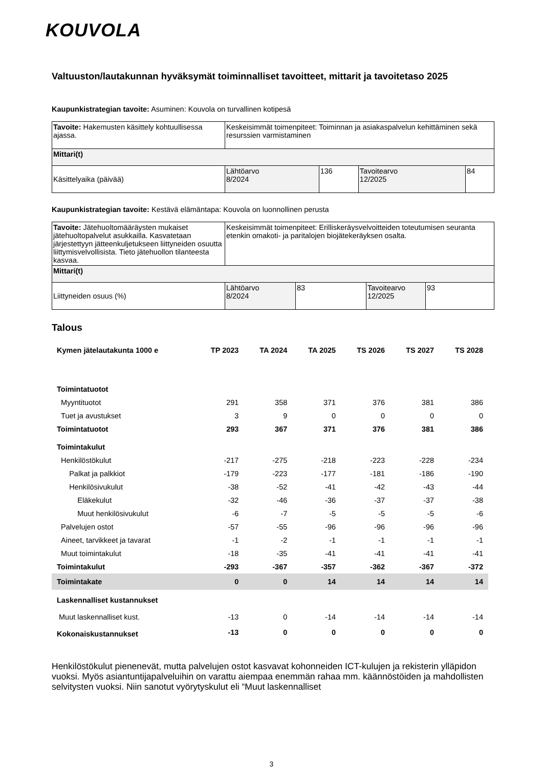KOUVOLA
Valtuuston/lautakunnan hyväksymät toiminnalliset tavoitteet, mittarit ja tavoitetaso 2025
Kaupunkistrategian tavoite: Asuminen: Kouvola on turvallinen kotipesä
| Tavoite: Hakemusten käsittely kohtuullisessa ajassa. | Keskeisimmät toimenpiteet: Toiminnan ja asiakaspalvelun kehittäminen sekä resurssien varmistaminen | | | |
| Mittari(t) | | | | |
| Käsittelyaika (päivää) | Lähtöarvo 8/2024 | 136 | Tavoitearvo 12/2025 | 84 |
Kaupunkistrategian tavoite: Kestävä elämäntapa: Kouvola on luonnollinen perusta
| Tavoite: Jätehuoltomääräysten mukaiset jätehuoltopalvelut asukkailla. Kasvatetaan järjestettyyn jätteenkuljetukseen liittyneiden osuutta liittymisvelvollisista. Tieto jätehuollon tilanteesta kasvaa. | Keskeisimmät toimenpiteet: Erilliskeräysvelvoitteiden toteutumisen seuranta etenkin omakoti- ja paritalojen biojätekeräyksen osalta. | | | |
| Mittari(t) | | | | |
| Liittyneiden osuus (%) | Lähtöarvo 8/2024 | 83 | Tavoitearvo 12/2025 | 93 |
Talous
| Kymen jätelautakunta 1000 e | TP 2023 | TA 2024 | TA 2025 | TS 2026 | TS 2027 | TS 2028 |
| --- | --- | --- | --- | --- | --- | --- |
| Toimintatuotot | | | | | | |
| Myyntituotot | 291 | 358 | 371 | 376 | 381 | 386 |
| Tuet ja avustukset | 3 | 9 | 0 | 0 | 0 | 0 |
| Toimintatuotot | 293 | 367 | 371 | 376 | 381 | 386 |
| Toimintakulut | | | | | | |
| Henkilöstökulut | -217 | -275 | -218 | -223 | -228 | -234 |
| Palkat ja palkkiot | -179 | -223 | -177 | -181 | -186 | -190 |
| Henkilösivukulut | -38 | -52 | -41 | -42 | -43 | -44 |
| Eläkekulut | -32 | -46 | -36 | -37 | -37 | -38 |
| Muut henkilösivukulut | -6 | -7 | -5 | -5 | -5 | -6 |
| Palvelujen ostot | -57 | -55 | -96 | -96 | -96 | -96 |
| Aineet, tarvikkeet ja tavarat | -1 | -2 | -1 | -1 | -1 | -1 |
| Muut toimintakulut | -18 | -35 | -41 | -41 | -41 | -41 |
| Toimintakulut | -293 | -367 | -357 | -362 | -367 | -372 |
| Toimintakate | 0 | 0 | 14 | 14 | 14 | 14 |
| Laskennalliset kustannukset | | | | | | |
| Muut laskennalliset kust. | -13 | 0 | -14 | -14 | -14 | -14 |
| Kokonaiskustannukset | -13 | 0 | 0 | 0 | 0 | 0 |
Henkilöstökulut pienenevät, mutta palvelujen ostot kasvavat kohonneiden ICT-kulujen ja rekisterin ylläpidon vuoksi. Myös asiantuntijapalveluihin on varattu aiempaa enemmän rahaa mm. käännöstöiden ja mahdollisten selvitysten vuoksi. Niin sanotut vyörytyskulut eli “Muut laskennalliset
3